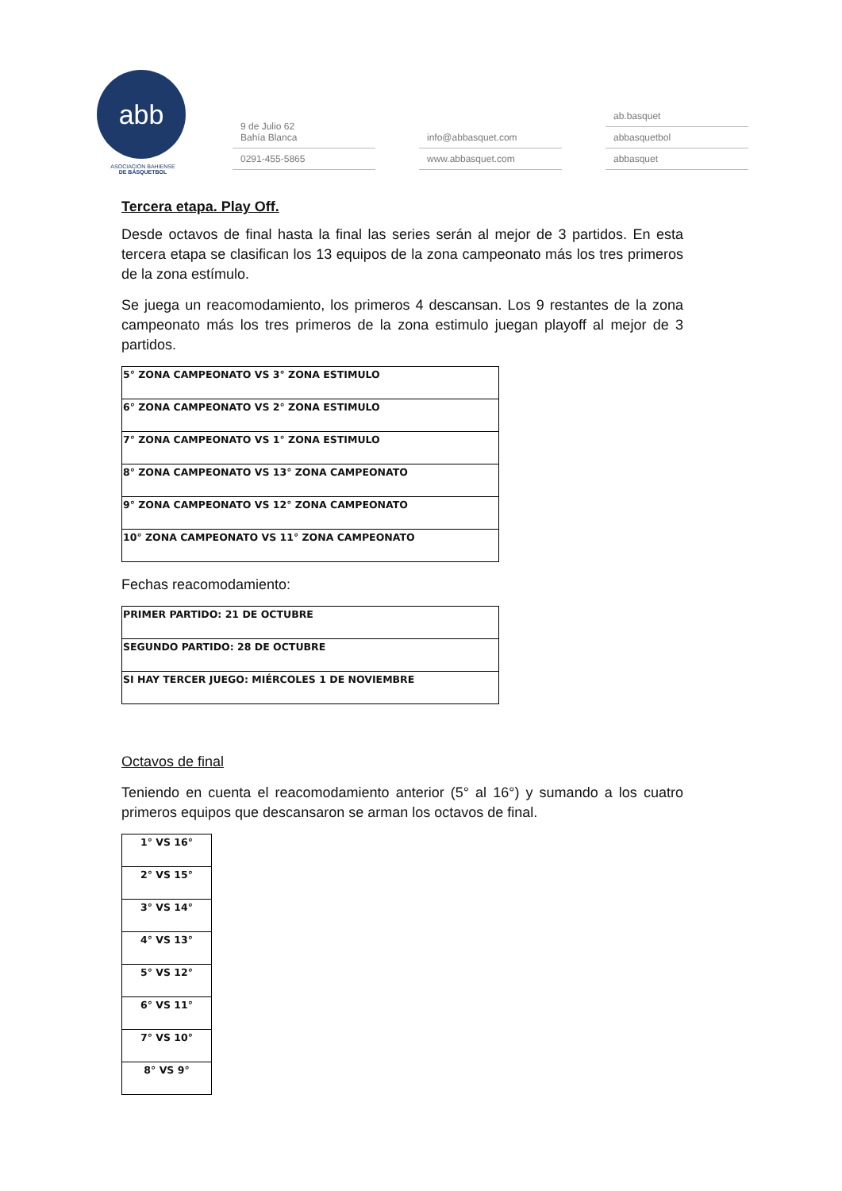abb
ASOCIACIÓN BAHIENSE
DE BÁSQUETBOL
9 de Julio 62
Bahía Blanca
0291-455-5865
info@abbasquet.com
www.abbasquet.com
ab.basquet
abbasquetbol
abbasquet
Tercera etapa. Play Off.
Desde octavos de final hasta la final las series serán al mejor de 3 partidos. En esta tercera etapa se clasifican los 13 equipos de la zona campeonato más los tres primeros de la zona estímulo.
Se juega un reacomodamiento, los primeros 4 descansan. Los 9 restantes de la zona campeonato más los tres primeros de la zona estimulo juegan playoff al mejor de 3 partidos.
| 5° ZONA CAMPEONATO VS 3° ZONA ESTIMULO |
| 6° ZONA CAMPEONATO VS 2° ZONA ESTIMULO |
| 7° ZONA CAMPEONATO VS 1° ZONA ESTIMULO |
| 8° ZONA CAMPEONATO VS 13° ZONA CAMPEONATO |
| 9° ZONA CAMPEONATO VS 12° ZONA CAMPEONATO |
| 10° ZONA CAMPEONATO VS 11° ZONA CAMPEONATO |
Fechas reacomodamiento:
| PRIMER PARTIDO: 21 DE OCTUBRE |
| SEGUNDO PARTIDO: 28 DE OCTUBRE |
| SI HAY TERCER JUEGO: MIÉRCOLES 1 DE NOVIEMBRE |
Octavos de final
Teniendo en cuenta el reacomodamiento anterior (5° al 16°) y sumando a los cuatro primeros equipos que descansaron se arman los octavos de final.
| 1° VS 16° |
| 2° VS 15° |
| 3° VS 14° |
| 4° VS 13° |
| 5° VS 12° |
| 6° VS 11° |
| 7° VS 10° |
| 8° VS 9° |